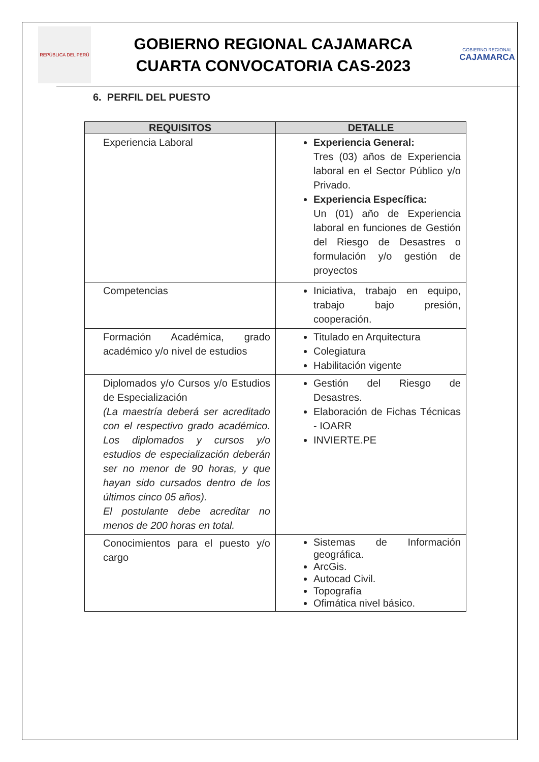REPÚBLICA DEL PERÚ
GOBIERNO REGIONAL CAJAMARCA
CUARTA CONVOCATORIA CAS-2023
GOBIERNO REGIONAL
CAJAMARCA
6. PERFIL DEL PUESTO
| REQUISITOS | DETALLE |
| --- | --- |
| Experiencia Laboral | Experiencia General: Tres (03) años de Experiencia laboral en el Sector Público y/o Privado. Experiencia Específica: Un (01) año de Experiencia laboral en funciones de Gestión del Riesgo de Desastres o formulación y/o gestión de proyectos |
| Competencias | Iniciativa, trabajo en equipo, trabajo bajo presión, cooperación. |
| Formación Académica, grado académico y/o nivel de estudios | Titulado en Arquitectura Colegiatura Habilitación vigente |
| Diplomados y/o Cursos y/o Estudios de Especialización (La maestría deberá ser acreditado con el respectivo grado académico. Los diplomados y cursos y/o estudios de especialización deberán ser no menor de 90 horas, y que hayan sido cursados dentro de los últimos cinco 05 años). El postulante debe acreditar no menos de 200 horas en total. | Gestión del Riesgo de Desastres. Elaboración de Fichas Técnicas - IOARR INVIERTE.PE |
| Conocimientos para el puesto y/o cargo | Sistemas de Información geográfica. ArcGis. Autocad Civil. Topografía Ofimática nivel básico. |